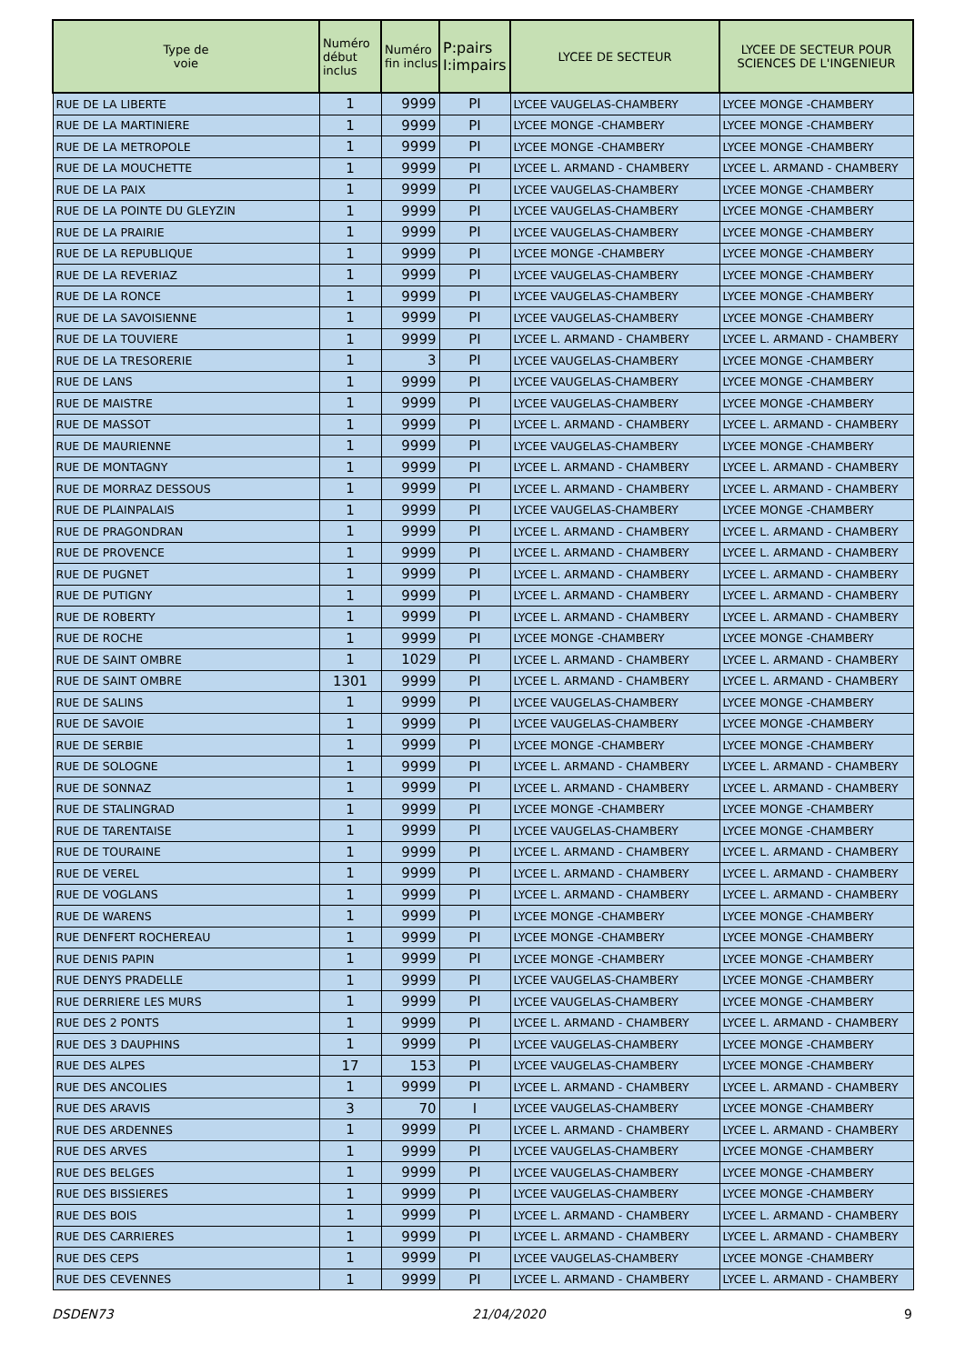| Type de voie | Numéro début inclus | Numéro fin inclus | P:pairs I:impairs | LYCEE DE SECTEUR | LYCEE DE SECTEUR POUR SCIENCES DE L'INGENIEUR |
| --- | --- | --- | --- | --- | --- |
| RUE DE LA LIBERTE | 1 | 9999 | PI | LYCEE VAUGELAS-CHAMBERY | LYCEE MONGE -CHAMBERY |
| RUE DE LA MARTINIERE | 1 | 9999 | PI | LYCEE MONGE -CHAMBERY | LYCEE MONGE -CHAMBERY |
| RUE DE LA METROPOLE | 1 | 9999 | PI | LYCEE MONGE -CHAMBERY | LYCEE MONGE -CHAMBERY |
| RUE DE LA MOUCHETTE | 1 | 9999 | PI | LYCEE L. ARMAND - CHAMBERY | LYCEE L. ARMAND - CHAMBERY |
| RUE DE LA PAIX | 1 | 9999 | PI | LYCEE VAUGELAS-CHAMBERY | LYCEE MONGE -CHAMBERY |
| RUE DE LA POINTE DU GLEYZIN | 1 | 9999 | PI | LYCEE VAUGELAS-CHAMBERY | LYCEE MONGE -CHAMBERY |
| RUE DE LA PRAIRIE | 1 | 9999 | PI | LYCEE VAUGELAS-CHAMBERY | LYCEE MONGE -CHAMBERY |
| RUE DE LA REPUBLIQUE | 1 | 9999 | PI | LYCEE MONGE -CHAMBERY | LYCEE MONGE -CHAMBERY |
| RUE DE LA REVERIAZ | 1 | 9999 | PI | LYCEE VAUGELAS-CHAMBERY | LYCEE MONGE -CHAMBERY |
| RUE DE LA RONCE | 1 | 9999 | PI | LYCEE VAUGELAS-CHAMBERY | LYCEE MONGE -CHAMBERY |
| RUE DE LA SAVOISIENNE | 1 | 9999 | PI | LYCEE VAUGELAS-CHAMBERY | LYCEE MONGE -CHAMBERY |
| RUE DE LA TOUVIERE | 1 | 9999 | PI | LYCEE L. ARMAND - CHAMBERY | LYCEE L. ARMAND - CHAMBERY |
| RUE DE LA TRESORERIE | 1 | 3 | PI | LYCEE VAUGELAS-CHAMBERY | LYCEE MONGE -CHAMBERY |
| RUE DE LANS | 1 | 9999 | PI | LYCEE VAUGELAS-CHAMBERY | LYCEE MONGE -CHAMBERY |
| RUE DE MAISTRE | 1 | 9999 | PI | LYCEE VAUGELAS-CHAMBERY | LYCEE MONGE -CHAMBERY |
| RUE DE MASSOT | 1 | 9999 | PI | LYCEE L. ARMAND - CHAMBERY | LYCEE L. ARMAND - CHAMBERY |
| RUE DE MAURIENNE | 1 | 9999 | PI | LYCEE VAUGELAS-CHAMBERY | LYCEE MONGE -CHAMBERY |
| RUE DE MONTAGNY | 1 | 9999 | PI | LYCEE L. ARMAND - CHAMBERY | LYCEE L. ARMAND - CHAMBERY |
| RUE DE MORRAZ DESSOUS | 1 | 9999 | PI | LYCEE L. ARMAND - CHAMBERY | LYCEE L. ARMAND - CHAMBERY |
| RUE DE PLAINPALAIS | 1 | 9999 | PI | LYCEE VAUGELAS-CHAMBERY | LYCEE MONGE -CHAMBERY |
| RUE DE PRAGONDRAN | 1 | 9999 | PI | LYCEE L. ARMAND - CHAMBERY | LYCEE L. ARMAND - CHAMBERY |
| RUE DE PROVENCE | 1 | 9999 | PI | LYCEE L. ARMAND - CHAMBERY | LYCEE L. ARMAND - CHAMBERY |
| RUE DE PUGNET | 1 | 9999 | PI | LYCEE L. ARMAND - CHAMBERY | LYCEE L. ARMAND - CHAMBERY |
| RUE DE PUTIGNY | 1 | 9999 | PI | LYCEE L. ARMAND - CHAMBERY | LYCEE L. ARMAND - CHAMBERY |
| RUE DE ROBERTY | 1 | 9999 | PI | LYCEE L. ARMAND - CHAMBERY | LYCEE L. ARMAND - CHAMBERY |
| RUE DE ROCHE | 1 | 9999 | PI | LYCEE MONGE -CHAMBERY | LYCEE MONGE -CHAMBERY |
| RUE DE SAINT OMBRE | 1 | 1029 | PI | LYCEE L. ARMAND - CHAMBERY | LYCEE L. ARMAND - CHAMBERY |
| RUE DE SAINT OMBRE | 1301 | 9999 | PI | LYCEE L. ARMAND - CHAMBERY | LYCEE L. ARMAND - CHAMBERY |
| RUE DE SALINS | 1 | 9999 | PI | LYCEE VAUGELAS-CHAMBERY | LYCEE MONGE -CHAMBERY |
| RUE DE SAVOIE | 1 | 9999 | PI | LYCEE VAUGELAS-CHAMBERY | LYCEE MONGE -CHAMBERY |
| RUE DE SERBIE | 1 | 9999 | PI | LYCEE MONGE -CHAMBERY | LYCEE MONGE -CHAMBERY |
| RUE DE SOLOGNE | 1 | 9999 | PI | LYCEE L. ARMAND - CHAMBERY | LYCEE L. ARMAND - CHAMBERY |
| RUE DE SONNAZ | 1 | 9999 | PI | LYCEE L. ARMAND - CHAMBERY | LYCEE L. ARMAND - CHAMBERY |
| RUE DE STALINGRAD | 1 | 9999 | PI | LYCEE MONGE -CHAMBERY | LYCEE MONGE -CHAMBERY |
| RUE DE TARENTAISE | 1 | 9999 | PI | LYCEE VAUGELAS-CHAMBERY | LYCEE MONGE -CHAMBERY |
| RUE DE TOURAINE | 1 | 9999 | PI | LYCEE L. ARMAND - CHAMBERY | LYCEE L. ARMAND - CHAMBERY |
| RUE DE VEREL | 1 | 9999 | PI | LYCEE L. ARMAND - CHAMBERY | LYCEE L. ARMAND - CHAMBERY |
| RUE DE VOGLANS | 1 | 9999 | PI | LYCEE L. ARMAND - CHAMBERY | LYCEE L. ARMAND - CHAMBERY |
| RUE DE WARENS | 1 | 9999 | PI | LYCEE MONGE -CHAMBERY | LYCEE MONGE -CHAMBERY |
| RUE DENFERT ROCHEREAU | 1 | 9999 | PI | LYCEE MONGE -CHAMBERY | LYCEE MONGE -CHAMBERY |
| RUE DENIS PAPIN | 1 | 9999 | PI | LYCEE MONGE -CHAMBERY | LYCEE MONGE -CHAMBERY |
| RUE DENYS PRADELLE | 1 | 9999 | PI | LYCEE VAUGELAS-CHAMBERY | LYCEE MONGE -CHAMBERY |
| RUE DERRIERE LES MURS | 1 | 9999 | PI | LYCEE VAUGELAS-CHAMBERY | LYCEE MONGE -CHAMBERY |
| RUE DES 2 PONTS | 1 | 9999 | PI | LYCEE L. ARMAND - CHAMBERY | LYCEE L. ARMAND - CHAMBERY |
| RUE DES 3 DAUPHINS | 1 | 9999 | PI | LYCEE VAUGELAS-CHAMBERY | LYCEE MONGE -CHAMBERY |
| RUE DES ALPES | 17 | 153 | PI | LYCEE VAUGELAS-CHAMBERY | LYCEE MONGE -CHAMBERY |
| RUE DES ANCOLIES | 1 | 9999 | PI | LYCEE L. ARMAND - CHAMBERY | LYCEE L. ARMAND - CHAMBERY |
| RUE DES ARAVIS | 3 | 70 | I | LYCEE VAUGELAS-CHAMBERY | LYCEE MONGE -CHAMBERY |
| RUE DES ARDENNES | 1 | 9999 | PI | LYCEE L. ARMAND - CHAMBERY | LYCEE L. ARMAND - CHAMBERY |
| RUE DES ARVES | 1 | 9999 | PI | LYCEE VAUGELAS-CHAMBERY | LYCEE MONGE -CHAMBERY |
| RUE DES BELGES | 1 | 9999 | PI | LYCEE VAUGELAS-CHAMBERY | LYCEE MONGE -CHAMBERY |
| RUE DES BISSIERES | 1 | 9999 | PI | LYCEE VAUGELAS-CHAMBERY | LYCEE MONGE -CHAMBERY |
| RUE DES BOIS | 1 | 9999 | PI | LYCEE L. ARMAND - CHAMBERY | LYCEE L. ARMAND - CHAMBERY |
| RUE DES CARRIERES | 1 | 9999 | PI | LYCEE L. ARMAND - CHAMBERY | LYCEE L. ARMAND - CHAMBERY |
| RUE DES CEPS | 1 | 9999 | PI | LYCEE VAUGELAS-CHAMBERY | LYCEE MONGE -CHAMBERY |
| RUE DES CEVENNES | 1 | 9999 | PI | LYCEE L. ARMAND - CHAMBERY | LYCEE L. ARMAND - CHAMBERY |
DSDEN73 21/04/2020 9